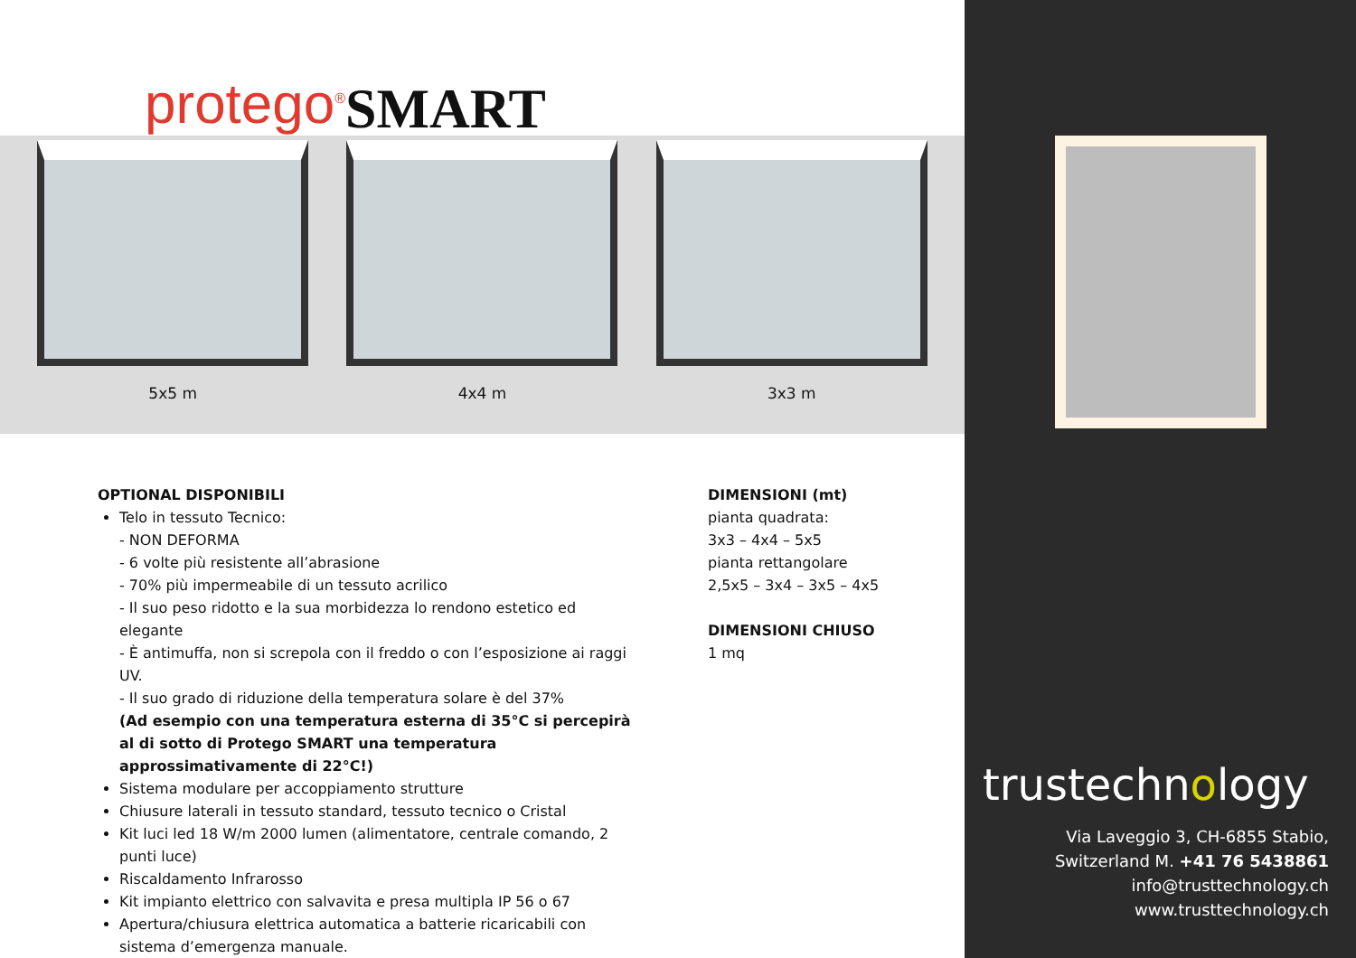protego<sup>®</sup> SMART
5x5 m
4x4 m
3x3 m
OPTIONAL DISPONIBILI
Telo in tessuto Tecnico:
- NON DEFORMA
- 6 volte più resistente all’abrasione
- 70% più impermeabile di un tessuto acrilico
- Il suo peso ridotto e la sua morbidezza lo rendono estetico ed elegante
- È antimuffa, non si screpola con il freddo o con l’esposizione ai raggi UV.
- Il suo grado di riduzione della temperatura solare è del 37%
(Ad esempio con una temperatura esterna di 35°C si percepirà al di sotto di Protego SMART una temperatura approssimativamente di 22°C!)
Sistema modulare per accoppiamento strutture
Chiusure laterali in tessuto standard, tessuto tecnico o Cristal
Kit luci led 18 W/m 2000 lumen (alimentatore, centrale comando, 2 punti luce)
Riscaldamento Infrarosso
Kit impianto elettrico con salvavita e presa multipla IP 56 o 67
Apertura/chiusura elettrica automatica a batterie ricaricabili con sistema d’emergenza manuale.
DIMENSIONI (mt)
pianta quadrata:
3x3 – 4x4 – 5x5
pianta rettangolare
2,5x5 – 3x4 – 3x5 – 4x5
DIMENSIONI CHIUSO
1 mq
trustechnology
Via Laveggio 3, CH-6855 Stabio,
Switzerland M. +41 76 5438861
info@trusttechnology.ch
www.trusttechnology.ch